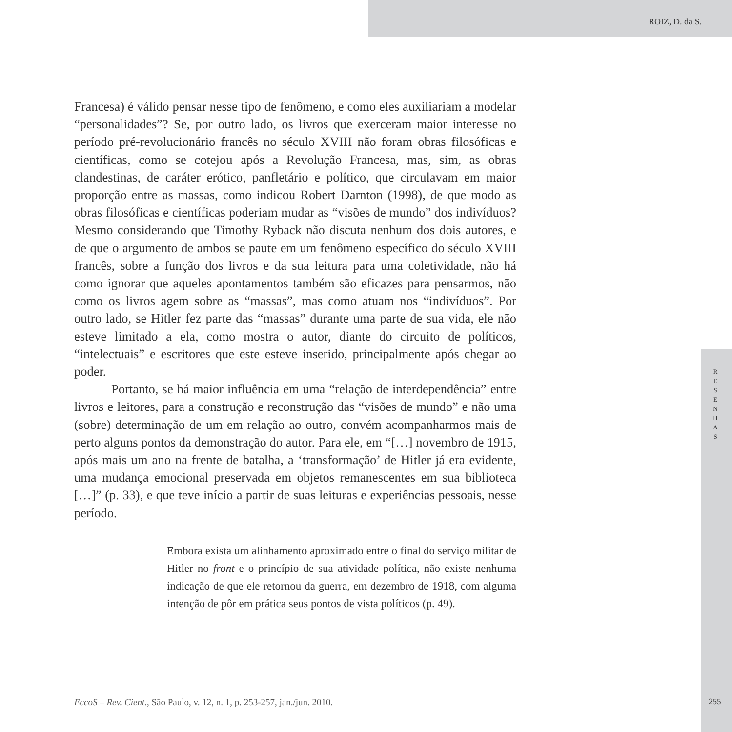ROIZ, D. da S.
Francesa) é válido pensar nesse tipo de fenômeno, e como eles auxiliariam a modelar “personalidades”? Se, por outro lado, os livros que exerceram maior interesse no período pré-revolucionário francês no século XVIII não foram obras filosóficas e científicas, como se cotejou após a Revolução Francesa, mas, sim, as obras clandestinas, de caráter erótico, panfletário e político, que circulavam em maior proporção entre as massas, como indicou Robert Darnton (1998), de que modo as obras filosóficas e científicas poderiam mudar as “visões de mundo” dos indivíduos? Mesmo considerando que Timothy Ryback não discuta nenhum dos dois autores, e de que o argumento de ambos se paute em um fenômeno específico do século XVIII francês, sobre a função dos livros e da sua leitura para uma coletividade, não há como ignorar que aqueles apontamentos também são eficazes para pensarmos, não como os livros agem sobre as “massas”, mas como atuam nos “indivíduos”. Por outro lado, se Hitler fez parte das “massas” durante uma parte de sua vida, ele não esteve limitado a ela, como mostra o autor, diante do circuito de políticos, “intelectuais” e escritores que este esteve inserido, principalmente após chegar ao poder.
Portanto, se há maior influência em uma “relação de interdependência” entre livros e leitores, para a construção e reconstrução das “visões de mundo” e não uma (sobre) determinação de um em relação ao outro, convém acompanharmos mais de perto alguns pontos da demonstração do autor. Para ele, em “[…] novembro de 1915, após mais um ano na frente de batalha, a ‘transformação’ de Hitler já era evidente, uma mudança emocional preservada em objetos remanescentes em sua biblioteca […]” (p. 33), e que teve início a partir de suas leituras e experiências pessoais, nesse período.
Embora exista um alinhamento aproximado entre o final do serviço militar de Hitler no front e o princípio de sua atividade política, não existe nenhuma indicação de que ele retornou da guerra, em dezembro de 1918, com alguma intenção de pôr em prática seus pontos de vista políticos (p. 49).
R
E
S
E
N
H
A
S
EccoS – Rev. Cient., São Paulo, v. 12, n. 1, p. 253-257, jan./jun. 2010.
255